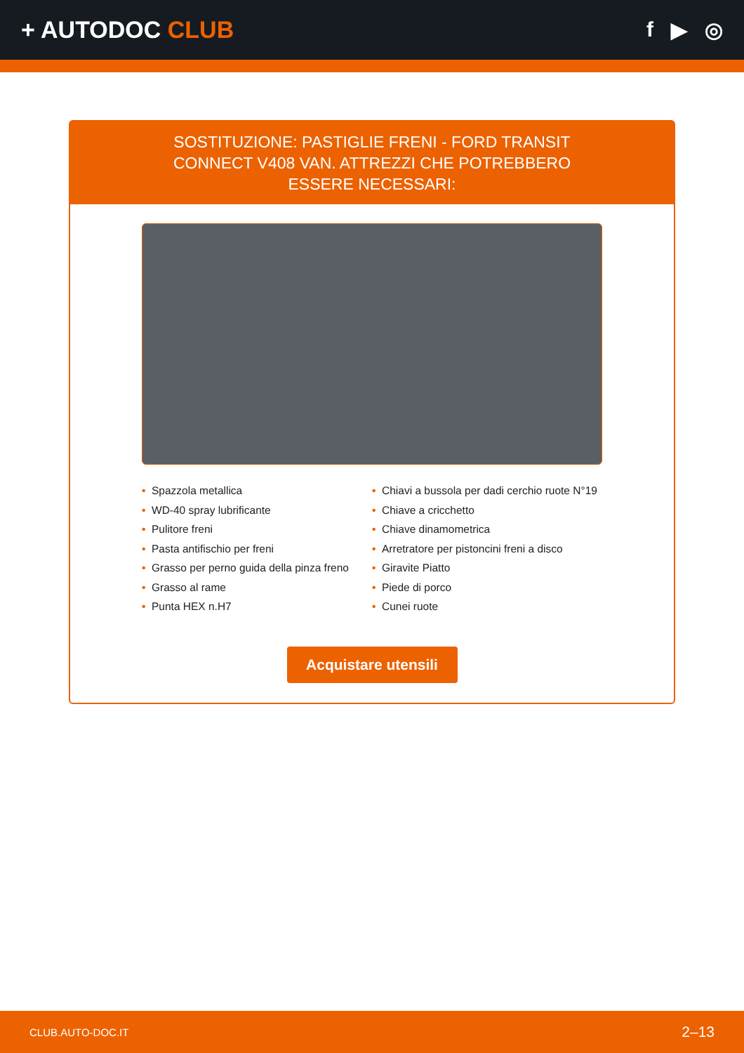+ AUTODOC CLUB f ▶ ◎
SOSTITUZIONE: PASTIGLIE FRENI - FORD TRANSIT CONNECT V408 VAN. ATTREZZI CHE POTREBBERO ESSERE NECESSARI:
• Spazzola metallica
• WD-40 spray lubrificante
• Pulitore freni
• Pasta antifischio per freni
• Grasso per perno guida della pinza freno
• Grasso al rame
• Punta HEX n.H7
• Chiavi a bussola per dadi cerchio ruote N°19
• Chiave a cricchetto
• Chiave dinamometrica
• Arretratore per pistoncini freni a disco
• Giravite Piatto
• Piede di porco
• Cunei ruote
Acquistare utensili
CLUB.AUTO-DOC.IT 2–13